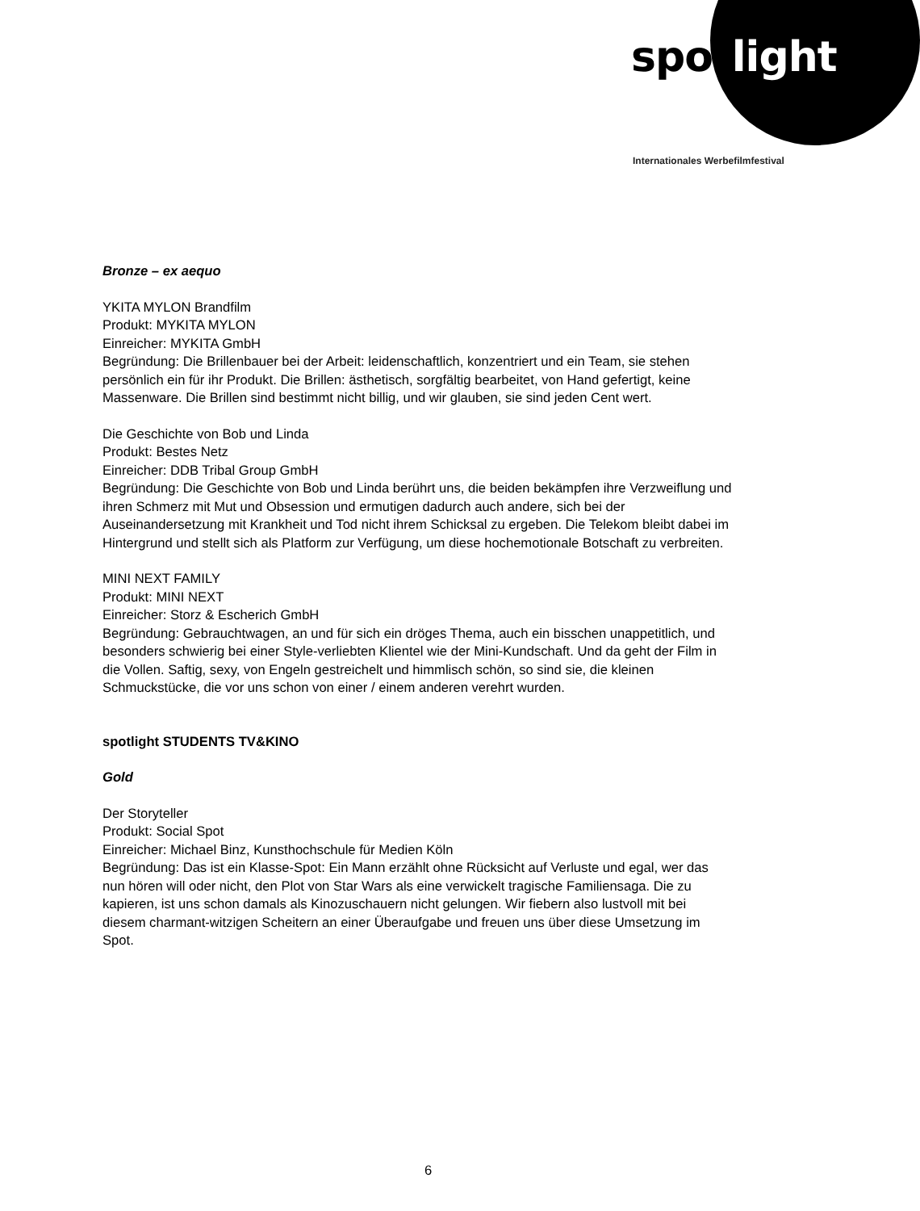spot light
Internationales Werbefilmfestival
Bronze – ex aequo
YKITA MYLON Brandfilm
Produkt: MYKITA MYLON
Einreicher: MYKITA GmbH
Begründung: Die Brillenbauer bei der Arbeit: leidenschaftlich, konzentriert und ein Team, sie stehen persönlich ein für ihr Produkt. Die Brillen: ästhetisch, sorgfältig bearbeitet, von Hand gefertigt, keine Massenware. Die Brillen sind bestimmt nicht billig, und wir glauben, sie sind jeden Cent wert.
Die Geschichte von Bob und Linda
Produkt: Bestes Netz
Einreicher: DDB Tribal Group GmbH
Begründung: Die Geschichte von Bob und Linda berührt uns, die beiden bekämpfen ihre Verzweiflung und ihren Schmerz mit Mut und Obsession und ermutigen dadurch auch andere, sich bei der Auseinandersetzung mit Krankheit und Tod nicht ihrem Schicksal zu ergeben. Die Telekom bleibt dabei im Hintergrund und stellt sich als Platform zur Verfügung, um diese hochemotionale Botschaft zu verbreiten.
MINI NEXT FAMILY
Produkt: MINI NEXT
Einreicher: Storz & Escherich GmbH
Begründung: Gebrauchtwagen, an und für sich ein dröges Thema, auch ein bisschen unappetitlich, und besonders schwierig bei einer Style-verliebten Klientel wie der Mini-Kundschaft. Und da geht der Film in die Vollen. Saftig, sexy, von Engeln gestreichelt und himmlisch schön, so sind sie, die kleinen Schmuckstücke, die vor uns schon von einer / einem anderen verehrt wurden.
spotlight STUDENTS TV&KINO
Gold
Der Storyteller
Produkt: Social Spot
Einreicher: Michael Binz, Kunsthochschule für Medien Köln
Begründung: Das ist ein Klasse-Spot: Ein Mann erzählt ohne Rücksicht auf Verluste und egal, wer das nun hören will oder nicht, den Plot von Star Wars als eine verwickelt tragische Familiensaga. Die zu kapieren, ist uns schon damals als Kinozuschauern nicht gelungen. Wir fiebern also lustvoll mit bei diesem charmant-witzigen Scheitern an einer Überaufgabe und freuen uns über diese Umsetzung im Spot.
6